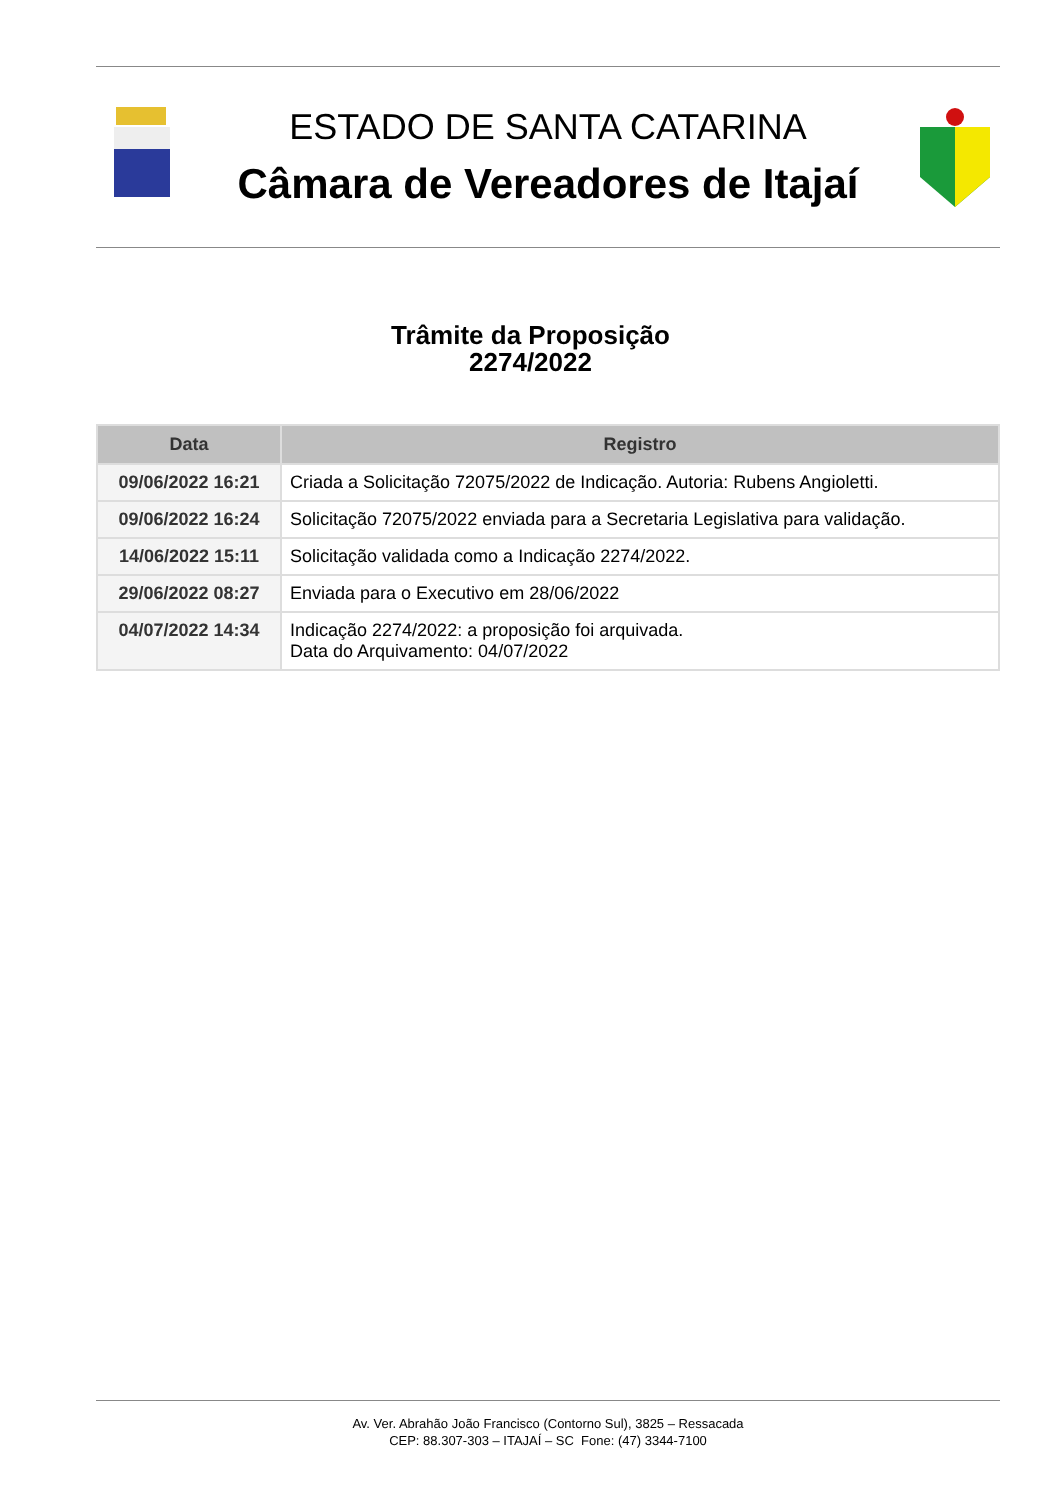ESTADO DE SANTA CATARINA
Câmara de Vereadores de Itajaí
Trâmite da Proposição
2274/2022
| Data | Registro |
| --- | --- |
| 09/06/2022 16:21 | Criada a Solicitação 72075/2022 de Indicação. Autoria: Rubens Angioletti. |
| 09/06/2022 16:24 | Solicitação 72075/2022 enviada para a Secretaria Legislativa para validação. |
| 14/06/2022 15:11 | Solicitação validada como a Indicação 2274/2022. |
| 29/06/2022 08:27 | Enviada para o Executivo em 28/06/2022 |
| 04/07/2022 14:34 | Indicação 2274/2022: a proposição foi arquivada. Data do Arquivamento: 04/07/2022 |
Av. Ver. Abrahão João Francisco (Contorno Sul), 3825 – Ressacada
CEP: 88.307-303 – ITAJAÍ – SC Fone: (47) 3344-7100